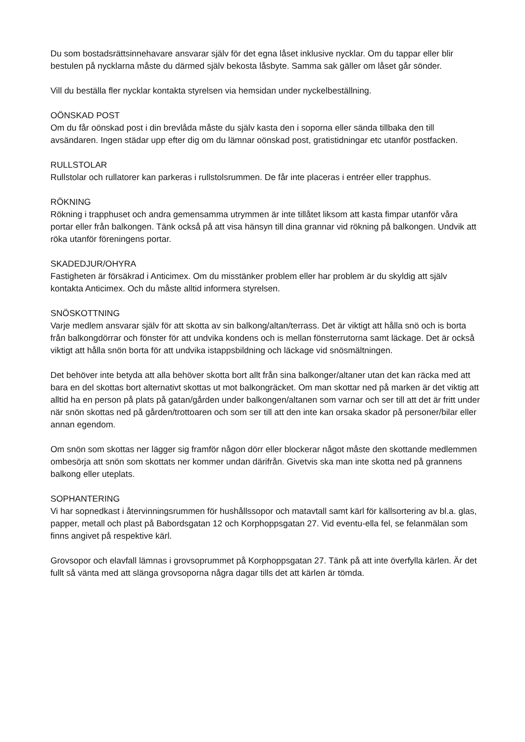Du som bostadsrättsinnehavare ansvarar själv för det egna låset inklusive nycklar. Om du tappar eller blir bestulen på nycklarna måste du därmed själv bekosta låsbyte. Samma sak gäller om låset går sönder.
Vill du beställa fler nycklar kontakta styrelsen via hemsidan under nyckelbeställning.
OÖNSKAD POST
Om du får oönskad post i din brevlåda måste du själv kasta den i soporna eller sända tillbaka den till avsändaren. Ingen städar upp efter dig om du lämnar oönskad post, gratistidningar etc utanför postfacken.
RULLSTOLAR
Rullstolar och rullatorer kan parkeras i rullstolsrummen. De får inte placeras i entréer eller trapphus.
RÖKNING
Rökning i trapphuset och andra gemensamma utrymmen är inte tillåtet liksom att kasta fimpar utanför våra portar eller från balkongen. Tänk också på att visa hänsyn till dina grannar vid rökning på balkongen. Undvik att röka utanför föreningens portar.
SKADEDJUR/OHYRA
Fastigheten är försäkrad i Anticimex. Om du misstänker problem eller har problem är du skyldig att själv kontakta Anticimex. Och du måste alltid informera styrelsen.
SNÖSKOTTNING
Varje medlem ansvarar själv för att skotta av sin balkong/altan/terrass. Det är viktigt att hålla snö och is borta från balkongdörrar och fönster för att undvika kondens och is mellan fönsterrutorna samt läckage. Det är också viktigt att hålla snön borta för att undvika istappsbildning och läckage vid snösmältningen.
Det behöver inte betyda att alla behöver skotta bort allt från sina balkonger/altaner utan det kan räcka med att bara en del skottas bort alternativt skottas ut mot balkongräcket. Om man skottar ned på marken är det viktig att alltid ha en person på plats på gatan/gården under balkongen/altanen som varnar och ser till att det är fritt under när snön skottas ned på gården/trottoaren och som ser till att den inte kan orsaka skador på personer/bilar eller annan egendom.
Om snön som skottas ner lägger sig framför någon dörr eller blockerar något måste den skottande medlemmen ombesörja att snön som skottats ner kommer undan därifrån. Givetvis ska man inte skotta ned på grannens balkong eller uteplats.
SOPHANTERING
Vi har sopnedkast i återvinningsrummen för hushållssopor och matavtall samt kärl för källsortering av bl.a. glas, papper, metall och plast på Babordsgatan 12 och Korphoppsgatan 27. Vid eventu-ella fel, se felanmälan som finns angivet på respektive kärl.
Grovsopor och elavfall lämnas i grovsoprummet på Korphoppsgatan 27. Tänk på att inte överfylla kärlen. Är det fullt så vänta med att slänga grovsoporna några dagar tills det att kärlen är tömda.